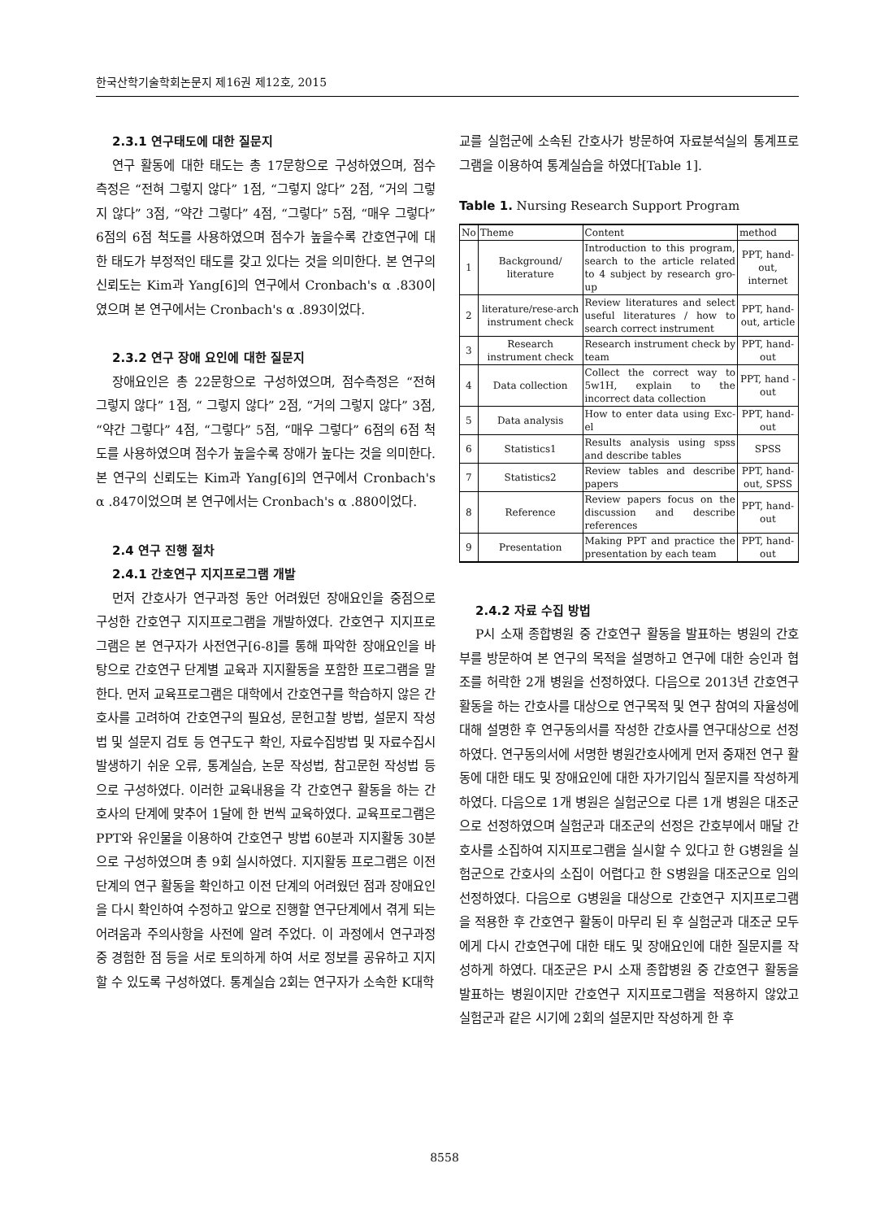한국산학기술학회논문지 제16권 제12호, 2015
2.3.1 연구태도에 대한 질문지
연구 활동에 대한 태도는 총 17문항으로 구성하였으며, 점수 측정은 “전혀 그렇지 않다” 1점, “그렇지 않다” 2점, “거의 그렇지 않다” 3점, “약간 그렇다” 4점, “그렇다” 5점, “매우 그렇다” 6점의 6점 척도를 사용하였으며 점수가 높을수록 간호연구에 대한 태도가 부정적인 태도를 갖고 있다는 것을 의미한다. 본 연구의 신뢰도는 Kim과 Yang[6]의 연구에서 Cronbach's α .830이였으며 본 연구에서는 Cronbach's α .893이었다.
2.3.2 연구 장애 요인에 대한 질문지
장애요인은 총 22문항으로 구성하였으며, 점수측정은 “전혀 그렇지 않다” 1점, “ 그렇지 않다” 2점, “거의 그렇지 않다” 3점, “약간 그렇다” 4점, “그렇다” 5점, “매우 그렇다” 6점의 6점 척도를 사용하였으며 점수가 높을수록 장애가 높다는 것을 의미한다. 본 연구의 신뢰도는 Kim과 Yang[6]의 연구에서 Cronbach's α .847이었으며 본 연구에서는 Cronbach's α .880이었다.
2.4 연구 진행 절차
2.4.1 간호연구 지지프로그램 개발
먼저 간호사가 연구과정 동안 어려웠던 장애요인을 중점으로 구성한 간호연구 지지프로그램을 개발하였다. 간호연구 지지프로그램은 본 연구자가 사전연구[6-8]를 통해 파악한 장애요인을 바탕으로 간호연구 단계별 교육과 지지활동을 포함한 프로그램을 말한다. 먼저 교육프로그램은 대학에서 간호연구를 학습하지 않은 간호사를 고려하여 간호연구의 필요성, 문헌고찰 방법, 설문지 작성법 및 설문지 검토 등 연구도구 확인, 자료수집방법 및 자료수집시 발생하기 쉬운 오류, 통계실습, 논문 작성법, 참고문헌 작성법 등으로 구성하였다. 이러한 교육내용을 각 간호연구 활동을 하는 간호사의 단계에 맞추어 1달에 한 번씩 교육하였다. 교육프로그램은 PPT와 유인물을 이용하여 간호연구 방법 60분과 지지활동 30분으로 구성하였으며 총 9회 실시하였다. 지지활동 프로그램은 이전 단계의 연구 활동을 확인하고 이전 단계의 어려웠던 점과 장애요인을 다시 확인하여 수정하고 앞으로 진행할 연구단계에서 겪게 되는 어려움과 주의사항을 사전에 알려 주었다. 이 과정에서 연구과정 중 경험한 점 등을 서로 토의하게 하여 서로 정보를 공유하고 지지할 수 있도록 구성하였다. 통계실습 2회는 연구자가 소속한 K대학
교를 실험군에 소속된 간호사가 방문하여 자료분석실의 통계프로그램을 이용하여 통계실습을 하였다[Table 1].
Table 1. Nursing Research Support Program
| No | Theme | Content | method |
| --- | --- | --- | --- |
| 1 | Background/ literature | Introduction to this program, search to the article related to 4 subject by research gro-up | PPT, hand-out, internet |
| 2 | literature/rese-arch instrument check | Review literatures and select useful literatures / how to search correct instrument | PPT, hand-out, article |
| 3 | Research instrument check | Research instrument check by team | PPT, hand-out |
| 4 | Data collection | Collect the correct way to 5w1H, explain to the incorrect data collection | PPT, hand -out |
| 5 | Data analysis | How to enter data using Exc-el | PPT, hand-out |
| 6 | Statistics1 | Results analysis using spss and describe tables | SPSS |
| 7 | Statistics2 | Review tables and describe papers | PPT, hand-out, SPSS |
| 8 | Reference | Review papers focus on the discussion and describe references | PPT, hand-out |
| 9 | Presentation | Making PPT and practice the presentation by each team | PPT, hand-out |
2.4.2 자료 수집 방법
P시 소재 종합병원 중 간호연구 활동을 발표하는 병원의 간호부를 방문하여 본 연구의 목적을 설명하고 연구에 대한 승인과 협조를 허락한 2개 병원을 선정하였다. 다음으로 2013년 간호연구 활동을 하는 간호사를 대상으로 연구목적 및 연구 참여의 자율성에 대해 설명한 후 연구동의서를 작성한 간호사를 연구대상으로 선정하였다. 연구동의서에 서명한 병원간호사에게 먼저 중재전 연구 활동에 대한 태도 및 장애요인에 대한 자가기입식 질문지를 작성하게 하였다. 다음으로 1개 병원은 실험군으로 다른 1개 병원은 대조군으로 선정하였으며 실험군과 대조군의 선정은 간호부에서 매달 간호사를 소집하여 지지프로그램을 실시할 수 있다고 한 G병원을 실험군으로 간호사의 소집이 어렵다고 한 S병원을 대조군으로 임의 선정하였다. 다음으로 G병원을 대상으로 간호연구 지지프로그램을 적용한 후 간호연구 활동이 마무리 된 후 실험군과 대조군 모두에게 다시 간호연구에 대한 태도 및 장애요인에 대한 질문지를 작성하게 하였다. 대조군은 P시 소재 종합병원 중 간호연구 활동을 발표하는 병원이지만 간호연구 지지프로그램을 적용하지 않았고 실험군과 같은 시기에 2회의 설문지만 작성하게 한 후
8558